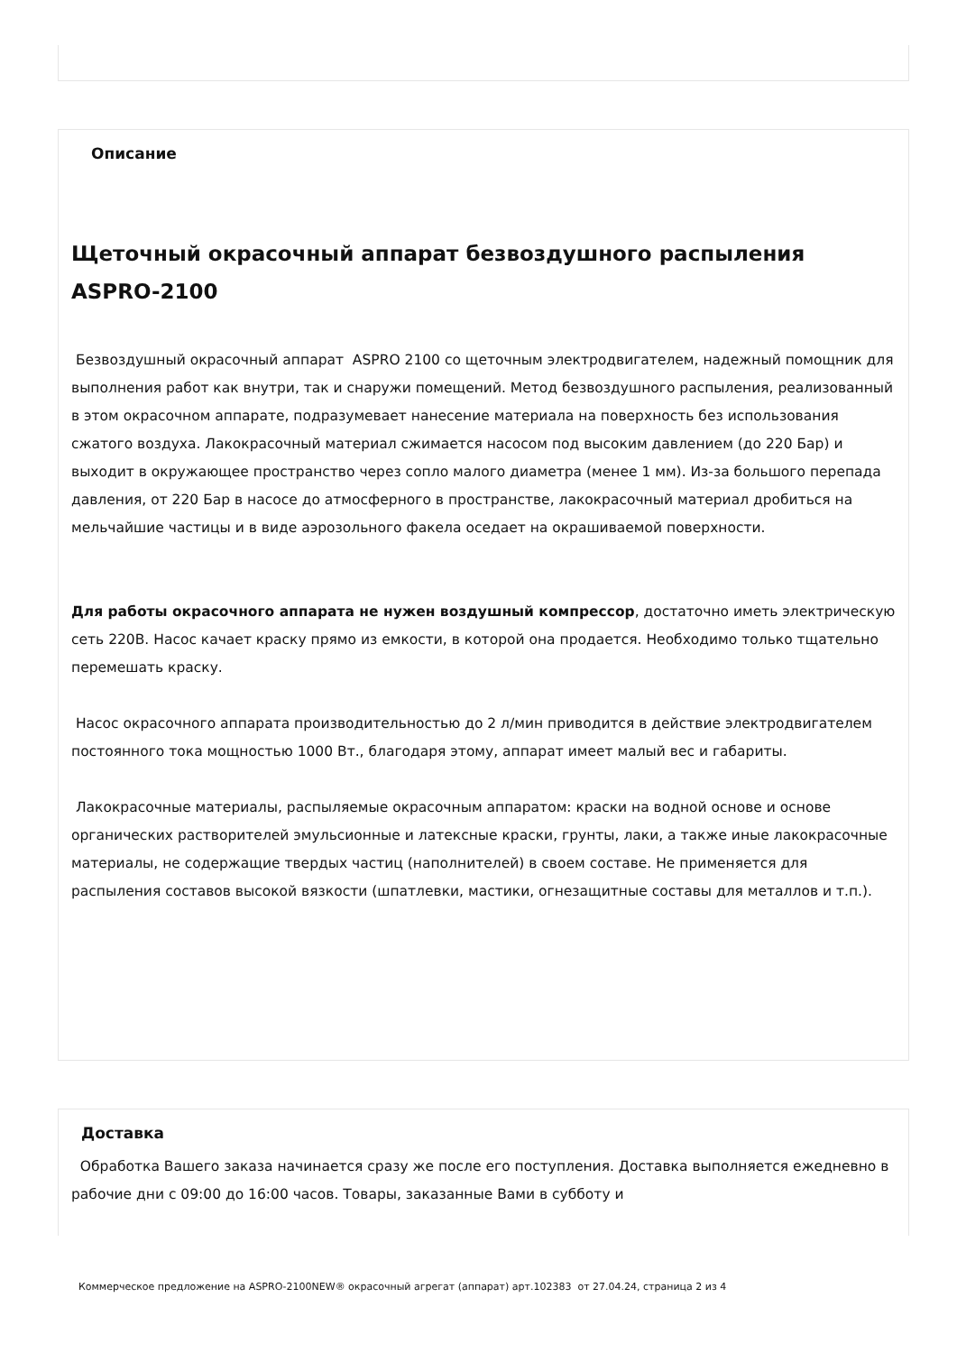Описание
Щеточный окрасочный аппарат безвоздушного распыления ASPRO-2100
Безвоздушный окрасочный аппарат ASPRO 2100 со щеточным электродвигателем, надежный помощник для выполнения работ как внутри, так и снаружи помещений. Метод безвоздушного распыления, реализованный в этом окрасочном аппарате, подразумевает нанесение материала на поверхность без использования сжатого воздуха. Лакокрасочный материал сжимается насосом под высоким давлением (до 220 Бар) и выходит в окружающее пространство через сопло малого диаметра (менее 1 мм). Из-за большого перепада давления, от 220 Бар в насосе до атмосферного в пространстве, лакокрасочный материал дробиться на мельчайшие частицы и в виде аэрозольного факела оседает на окрашиваемой поверхности.
Для работы окрасочного аппарата не нужен воздушный компрессор, достаточно иметь электрическую сеть 220В. Насос качает краску прямо из емкости, в которой она продается. Необходимо только тщательно перемешать краску.
Насос окрасочного аппарата производительностью до 2 л/мин приводится в действие электродвигателем постоянного тока мощностью 1000 Вт., благодаря этому, аппарат имеет малый вес и габариты.
Лакокрасочные материалы, распыляемые окрасочным аппаратом: краски на водной основе и основе органических растворителей эмульсионные и латексные краски, грунты, лаки, а также иные лакокрасочные материалы, не содержащие твердых частиц (наполнителей) в своем составе. Не применяется для распыления составов высокой вязкости (шпатлевки, мастики, огнезащитные составы для металлов и т.п.).
Доставка
Обработка Вашего заказа начинается сразу же после его поступления. Доставка выполняется ежедневно в рабочие дни с 09:00 до 16:00 часов. Товары, заказанные Вами в субботу и
Коммерческое предложение на ASPRO-2100NEW® окрасочный агрегат (аппарат) арт.102383 от 27.04.24, страница 2 из 4